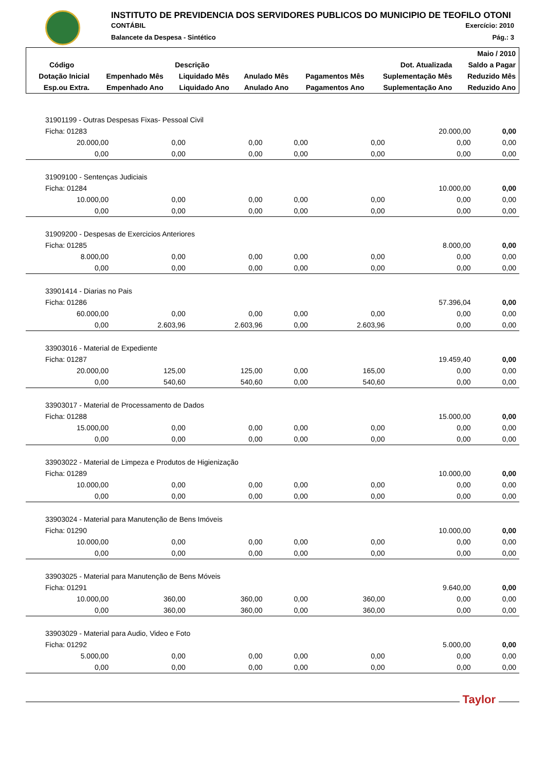INSTITUTO DE PREVIDENCIA DOS SERVIDORES PUBLICOS DO MUNICIPIO DE TEOFILO OTONI
CONTÁBIL Exercício: 2010
Balancete da Despesa - Sintético Pág.: 3
| | | | | | | Maio / 2010 |
| --- | --- | --- | --- | --- | --- | --- |
| Código | Descrição | | | Dot. Atualizada | | Saldo a Pagar |
| Dotação Inicial | Empenhado Mês | Liquidado Mês | Anulado Mês | Pagamentos Mês | Suplementação Mês | Reduzido Mês |
| Esp.ou Extra. | Empenhado Ano | Liquidado Ano | Anulado Ano | Pagamentos Ano | Suplementação Ano | Reduzido Ano |
| 31901199 - Outras Despesas Fixas- Pessoal Civil | | | | | | |
| Ficha: 01283 | | | | | 20.000,00 | 0,00 |
| 20.000,00 | 0,00 | 0,00 | 0,00 | 0,00 | 0,00 | 0,00 |
| 0,00 | 0,00 | 0,00 | 0,00 | 0,00 | 0,00 | 0,00 |
| 31909100 - Sentenças Judiciais | | | | | | |
| Ficha: 01284 | | | | | 10.000,00 | 0,00 |
| 10.000,00 | 0,00 | 0,00 | 0,00 | 0,00 | 0,00 | 0,00 |
| 0,00 | 0,00 | 0,00 | 0,00 | 0,00 | 0,00 | 0,00 |
| 31909200 - Despesas de Exercicios Anteriores | | | | | | |
| Ficha: 01285 | | | | | 8.000,00 | 0,00 |
| 8.000,00 | 0,00 | 0,00 | 0,00 | 0,00 | 0,00 | 0,00 |
| 0,00 | 0,00 | 0,00 | 0,00 | 0,00 | 0,00 | 0,00 |
| 33901414 - Diarias no Pais | | | | | | |
| Ficha: 01286 | | | | | 57.396,04 | 0,00 |
| 60.000,00 | 0,00 | 0,00 | 0,00 | 0,00 | 0,00 | 0,00 |
| 0,00 | 2.603,96 | 2.603,96 | 0,00 | 2.603,96 | 0,00 | 0,00 |
| 33903016 - Material de Expediente | | | | | | |
| Ficha: 01287 | | | | | 19.459,40 | 0,00 |
| 20.000,00 | 125,00 | 125,00 | 0,00 | 165,00 | 0,00 | 0,00 |
| 0,00 | 540,60 | 540,60 | 0,00 | 540,60 | 0,00 | 0,00 |
| 33903017 - Material de Processamento de Dados | | | | | | |
| Ficha: 01288 | | | | | 15.000,00 | 0,00 |
| 15.000,00 | 0,00 | 0,00 | 0,00 | 0,00 | 0,00 | 0,00 |
| 0,00 | 0,00 | 0,00 | 0,00 | 0,00 | 0,00 | 0,00 |
| 33903022 - Material de Limpeza e Produtos de Higienização | | | | | | |
| Ficha: 01289 | | | | | 10.000,00 | 0,00 |
| 10.000,00 | 0,00 | 0,00 | 0,00 | 0,00 | 0,00 | 0,00 |
| 0,00 | 0,00 | 0,00 | 0,00 | 0,00 | 0,00 | 0,00 |
| 33903024 - Material para Manutenção de Bens Imóveis | | | | | | |
| Ficha: 01290 | | | | | 10.000,00 | 0,00 |
| 10.000,00 | 0,00 | 0,00 | 0,00 | 0,00 | 0,00 | 0,00 |
| 0,00 | 0,00 | 0,00 | 0,00 | 0,00 | 0,00 | 0,00 |
| 33903025 - Material para Manutenção de Bens Móveis | | | | | | |
| Ficha: 01291 | | | | | 9.640,00 | 0,00 |
| 10.000,00 | 360,00 | 360,00 | 0,00 | 360,00 | 0,00 | 0,00 |
| 0,00 | 360,00 | 360,00 | 0,00 | 360,00 | 0,00 | 0,00 |
| 33903029 - Material para Audio, Video e Foto | | | | | | |
| Ficha: 01292 | | | | | 5.000,00 | 0,00 |
| 5.000,00 | 0,00 | 0,00 | 0,00 | 0,00 | 0,00 | 0,00 |
| 0,00 | 0,00 | 0,00 | 0,00 | 0,00 | 0,00 | 0,00 |
Taylor